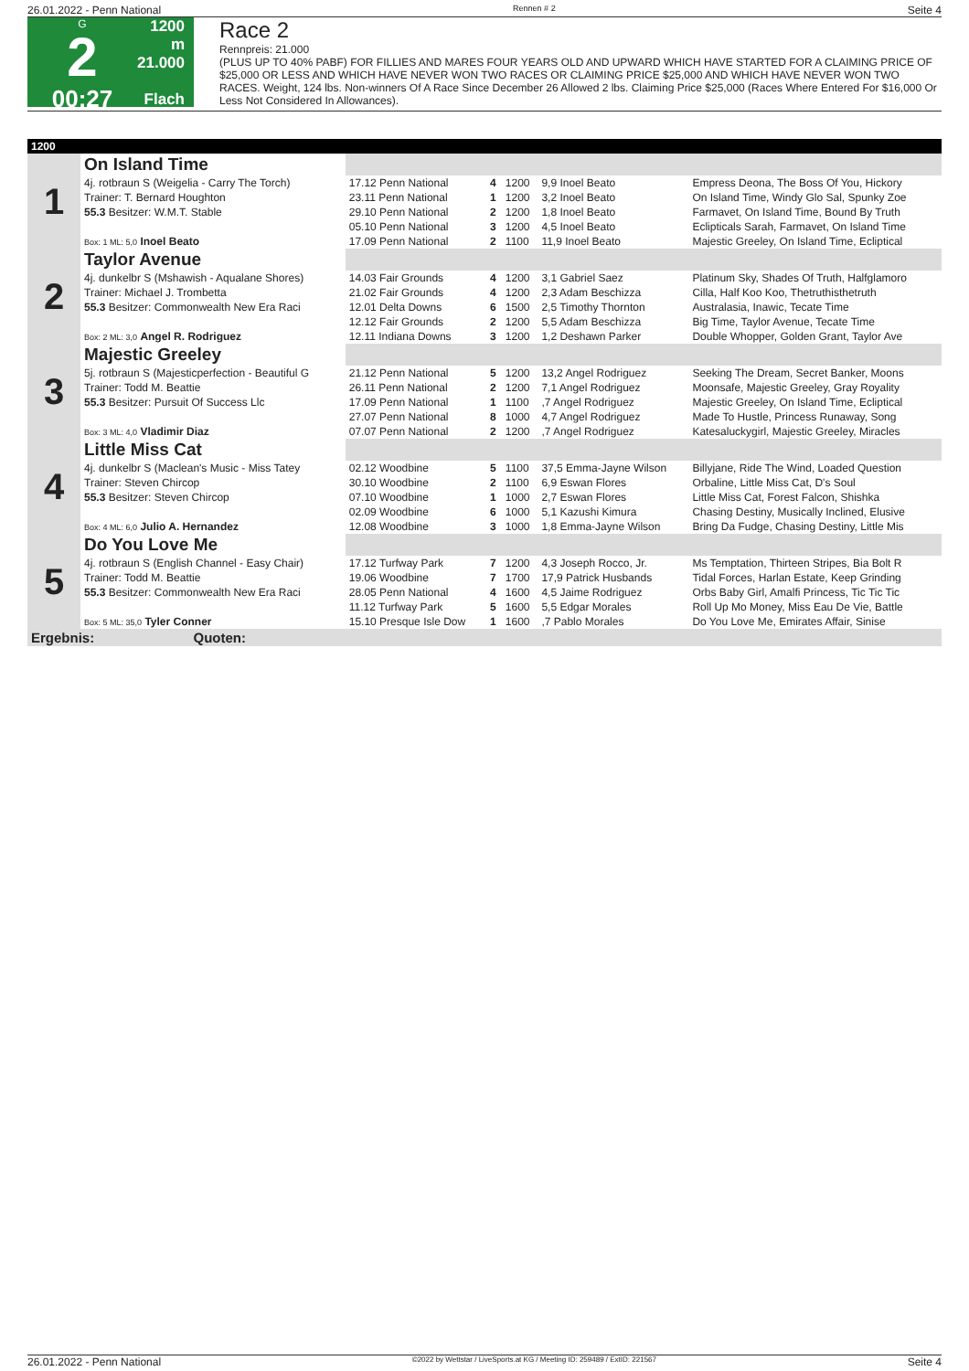26.01.2022 - Penn National Rennen # 2 Seite 4
G
2
00:27
1200 m
21.000
Flach
Race 2
Rennpreis: 21.000
(PLUS UP TO 40% PABF) FOR FILLIES AND MARES FOUR YEARS OLD AND UPWARD WHICH HAVE STARTED FOR A CLAIMING PRICE OF $25,000 OR LESS AND WHICH HAVE NEVER WON TWO RACES OR CLAIMING PRICE $25,000 AND WHICH HAVE NEVER WON TWO RACES. Weight, 124 lbs. Non-winners Of A Race Since December 26 Allowed 2 lbs. Claiming Price $25,000 (Races Where Entered For $16,000 Or Less Not Considered In Allowances).
| 1200 | | | | | | |
| 1 | On Island Time | | | | | |
| | 4j. rotbraun S (Weigelia - Carry The Torch) | 17.12 Penn National | 4 | 1200 | 9,9 Inoel Beato | Empress Deona, The Boss Of You, Hickory |
| | Trainer: T. Bernard Houghton | 23.11 Penn National | 1 | 1200 | 3,2 Inoel Beato | On Island Time, Windy Glo Sal, Spunky Zoe |
| | 55.3 Besitzer: W.M.T. Stable | 29.10 Penn National | 2 | 1200 | 1,8 Inoel Beato | Farmavet, On Island Time, Bound By Truth |
| | | 05.10 Penn National | 3 | 1200 | 4,5 Inoel Beato | Eclipticals Sarah, Farmavet, On Island Time |
| | Box: 1 ML: 5,0 Inoel Beato | 17.09 Penn National | 2 | 1100 | 11,9 Inoel Beato | Majestic Greeley, On Island Time, Ecliptical |
| 2 | Taylor Avenue | | | | | |
| | 4j. dunkelbr S (Mshawish - Aqualane Shores) | 14.03 Fair Grounds | 4 | 1200 | 3,1 Gabriel Saez | Platinum Sky, Shades Of Truth, Halfglamoro |
| | Trainer: Michael J. Trombetta | 21.02 Fair Grounds | 4 | 1200 | 2,3 Adam Beschizza | Cilla, Half Koo Koo, Thetruthisthetruth |
| | 55.3 Besitzer: Commonwealth New Era Raci | 12.01 Delta Downs | 6 | 1500 | 2,5 Timothy Thornton | Australasia, Inawic, Tecate Time |
| | | 12.12 Fair Grounds | 2 | 1200 | 5,5 Adam Beschizza | Big Time, Taylor Avenue, Tecate Time |
| | Box: 2 ML: 3,0 Angel R. Rodriguez | 12.11 Indiana Downs | 3 | 1200 | 1,2 Deshawn Parker | Double Whopper, Golden Grant, Taylor Ave |
| 3 | Majestic Greeley | | | | | |
| | 5j. rotbraun S (Majesticperfection - Beautiful G | 21.12 Penn National | 5 | 1200 | 13,2 Angel Rodriguez | Seeking The Dream, Secret Banker, Moons |
| | Trainer: Todd M. Beattie | 26.11 Penn National | 2 | 1200 | 7,1 Angel Rodriguez | Moonsafe, Majestic Greeley, Gray Royality |
| | 55.3 Besitzer: Pursuit Of Success Llc | 17.09 Penn National | 1 | 1100 | ,7 Angel Rodriguez | Majestic Greeley, On Island Time, Ecliptical |
| | | 27.07 Penn National | 8 | 1000 | 4,7 Angel Rodriguez | Made To Hustle, Princess Runaway, Song |
| | Box: 3 ML: 4,0 Vladimir Diaz | 07.07 Penn National | 2 | 1200 | ,7 Angel Rodriguez | Katesaluckygirl, Majestic Greeley, Miracles |
| 4 | Little Miss Cat | | | | | |
| | 4j. dunkelbr S (Maclean's Music - Miss Tatey | 02.12 Woodbine | 5 | 1100 | 37,5 Emma-Jayne Wilson | Billyjane, Ride The Wind, Loaded Question |
| | Trainer: Steven Chircop | 30.10 Woodbine | 2 | 1100 | 6,9 Eswan Flores | Orbaline, Little Miss Cat, D's Soul |
| | 55.3 Besitzer: Steven Chircop | 07.10 Woodbine | 1 | 1000 | 2,7 Eswan Flores | Little Miss Cat, Forest Falcon, Shishka |
| | | 02.09 Woodbine | 6 | 1000 | 5,1 Kazushi Kimura | Chasing Destiny, Musically Inclined, Elusive |
| | Box: 4 ML: 6,0 Julio A. Hernandez | 12.08 Woodbine | 3 | 1000 | 1,8 Emma-Jayne Wilson | Bring Da Fudge, Chasing Destiny, Little Mis |
| 5 | Do You Love Me | | | | | |
| | 4j. rotbraun S (English Channel - Easy Chair) | 17.12 Turfway Park | 7 | 1200 | 4,3 Joseph Rocco, Jr. | Ms Temptation, Thirteen Stripes, Bia Bolt R |
| | Trainer: Todd M. Beattie | 19.06 Woodbine | 7 | 1700 | 17,9 Patrick Husbands | Tidal Forces, Harlan Estate, Keep Grinding |
| | 55.3 Besitzer: Commonwealth New Era Raci | 28.05 Penn National | 4 | 1600 | 4,5 Jaime Rodriguez | Orbs Baby Girl, Amalfi Princess, Tic Tic Tic |
| | | 11.12 Turfway Park | 5 | 1600 | 5,5 Edgar Morales | Roll Up Mo Money, Miss Eau De Vie, Battle |
| | Box: 5 ML: 35,0 Tyler Conner | 15.10 Presque Isle Dow | 1 | 1600 | ,7 Pablo Morales | Do You Love Me, Emirates Affair, Sinise |
| Ergebnis: Quoten: | | | | | | |
26.01.2022 - Penn National ©2022 by Wettstar / LiveSports.at KG / Meeting ID: 259489 / ExtID: 221567 Seite 4